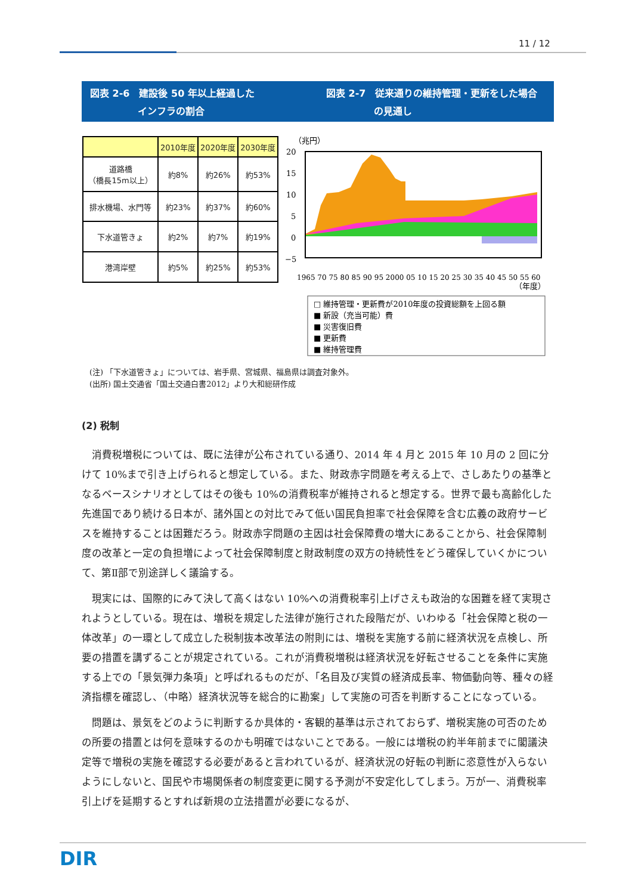11 / 12
図表 2-6　建設後 50 年以上経過した
　　　　　インフラの割合
図表 2-7　従来通りの維持管理・更新をした場合
　　　　　の見通し
| | 2010年度 | 2020年度 | 2030年度 |
| --- | --- | --- | --- |
| 道路橋 （橋長15m以上） | 約8% | 約26% | 約53% |
| 排水機場、水門等 | 約23% | 約37% | 約60% |
| 下水道管きょ | 約2% | 約7% | 約19% |
| 港湾岸壁 | 約5% | 約25% | 約53% |
（兆円）
20
15
10
5
0
−5
1965 70 75 80 85 90 95 2000 05 10 15 20 25 30 35 40 45 50 55 60
（年度）
□ 維持管理・更新費が2010年度の投資総額を上回る額
■ 新設（充当可能）費
■ 災害復旧費
■ 更新費
■ 維持管理費
(注) 「下水道管きょ」については、岩手県、宮城県、福島県は調査対象外。
(出所) 国土交通省「国土交通白書2012」より大和総研作成
(2) 税制
消費税増税については、既に法律が公布されている通り、2014 年 4 月と 2015 年 10 月の 2 回に分けて 10%まで引き上げられると想定している。また、財政赤字問題を考える上で、さしあたりの基準となるベースシナリオとしてはその後も 10%の消費税率が維持されると想定する。世界で最も高齢化した先進国であり続ける日本が、諸外国との対比でみて低い国民負担率で社会保障を含む広義の政府サービスを維持することは困難だろう。財政赤字問題の主因は社会保障費の増大にあることから、社会保障制度の改革と一定の負担増によって社会保障制度と財政制度の双方の持続性をどう確保していくかについて、第Ⅱ部で別途詳しく議論する。
現実には、国際的にみて決して高くはない 10%への消費税率引上げさえも政治的な困難を経て実現されようとしている。現在は、増税を規定した法律が施行された段階だが、いわゆる「社会保障と税の一体改革」の一環として成立した税制抜本改革法の附則には、増税を実施する前に経済状況を点検し、所要の措置を講ずることが規定されている。これが消費税増税は経済状況を好転させることを条件に実施する上での「景気弾力条項」と呼ばれるものだが、「名目及び実質の経済成長率、物価動向等、種々の経済指標を確認し、（中略）経済状況等を総合的に勘案」して実施の可否を判断することになっている。
問題は、景気をどのように判断するか具体的・客観的基準は示されておらず、増税実施の可否のための所要の措置とは何を意味するのかも明確ではないことである。一般には増税の約半年前までに閣議決定等で増税の実施を確認する必要があると言われているが、経済状況の好転の判断に恣意性が入らないようにしないと、国民や市場関係者の制度変更に関する予測が不安定化してしまう。万が一、消費税率引上げを延期するとすれば新規の立法措置が必要になるが、
DIR